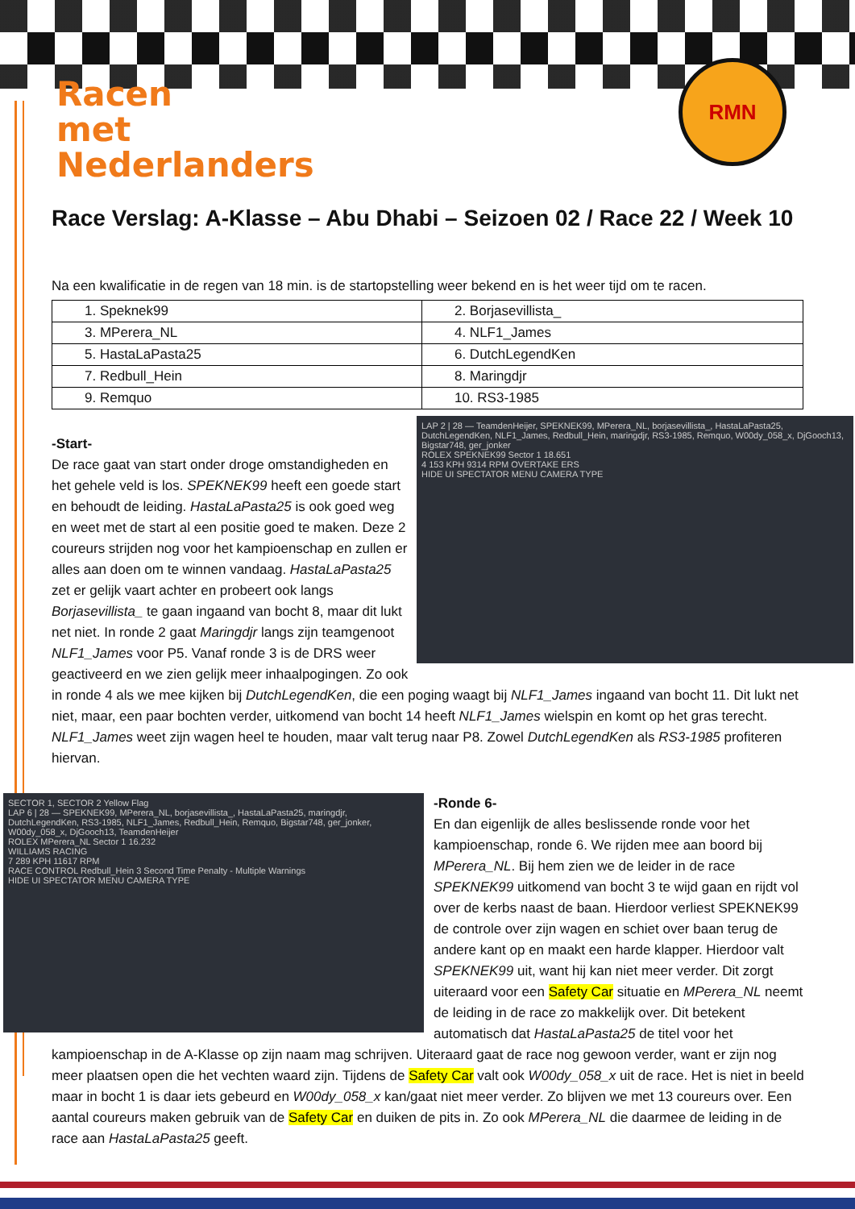Racen
met
Nederlanders
RMN
Race Verslag: A-Klasse – Abu Dhabi – Seizoen 02 / Race 22 / Week 10
Na een kwalificatie in de regen van 18 min. is de startopstelling weer bekend en is het weer tijd om te racen.
| 1. Speknek99 | 2. Borjasevillista_ |
| 3. MPerera_NL | 4. NLF1_James |
| 5. HastaLaPasta25 | 6. DutchLegendKen |
| 7. Redbull_Hein | 8. Maringdjr |
| 9. Remquo | 10. RS3-1985 |
LAP 2 | 28 — TeamdenHeijer, SPEKNEK99, MPerera_NL, borjasevillista_, HastaLaPasta25, DutchLegendKen, NLF1_James, Redbull_Hein, maringdjr, RS3-1985, Remquo, W00dy_058_x, DjGooch13, Bigstar748, ger_jonker
ROLEX SPEKNEK99 Sector 1 18.651
4 153 KPH 9314 RPM OVERTAKE ERS
HIDE UI SPECTATOR MENU CAMERA TYPE
-Start-
De race gaat van start onder droge omstandigheden en het gehele veld is los. SPEKNEK99 heeft een goede start en behoudt de leiding. HastaLaPasta25 is ook goed weg en weet met de start al een positie goed te maken. Deze 2 coureurs strijden nog voor het kampioenschap en zullen er alles aan doen om te winnen vandaag. HastaLaPasta25 zet er gelijk vaart achter en probeert ook langs Borjasevillista_ te gaan ingaand van bocht 8, maar dit lukt net niet. In ronde 2 gaat Maringdjr langs zijn teamgenoot NLF1_James voor P5. Vanaf ronde 3 is de DRS weer geactiveerd en we zien gelijk meer inhaalpogingen. Zo ook in ronde 4 als we mee kijken bij DutchLegendKen, die een poging waagt bij NLF1_James ingaand van bocht 11. Dit lukt net niet, maar, een paar bochten verder, uitkomend van bocht 14 heeft NLF1_James wielspin en komt op het gras terecht. NLF1_James weet zijn wagen heel te houden, maar valt terug naar P8. Zowel DutchLegendKen als RS3-1985 profiteren hiervan.
SECTOR 1, SECTOR 2 Yellow Flag
LAP 6 | 28 — SPEKNEK99, MPerera_NL, borjasevillista_, HastaLaPasta25, maringdjr, DutchLegendKen, RS3-1985, NLF1_James, Redbull_Hein, Remquo, Bigstar748, ger_jonker, W00dy_058_x, DjGooch13, TeamdenHeijer
ROLEX MPerera_NL Sector 1 16.232
WILLIAMS RACING
7 289 KPH 11617 RPM
RACE CONTROL Redbull_Hein 3 Second Time Penalty - Multiple Warnings
HIDE UI SPECTATOR MENU CAMERA TYPE
-Ronde 6-
En dan eigenlijk de alles beslissende ronde voor het kampioenschap, ronde 6. We rijden mee aan boord bij MPerera_NL. Bij hem zien we de leider in de race SPEKNEK99 uitkomend van bocht 3 te wijd gaan en rijdt vol over de kerbs naast de baan. Hierdoor verliest SPEKNEK99 de controle over zijn wagen en schiet over baan terug de andere kant op en maakt een harde klapper. Hierdoor valt SPEKNEK99 uit, want hij kan niet meer verder. Dit zorgt uiteraard voor een Safety Car situatie en MPerera_NL neemt de leiding in de race zo makkelijk over. Dit betekent automatisch dat HastaLaPasta25 de titel voor het kampioenschap in de A-Klasse op zijn naam mag schrijven. Uiteraard gaat de race nog gewoon verder, want er zijn nog meer plaatsen open die het vechten waard zijn. Tijdens de Safety Car valt ook W00dy_058_x uit de race. Het is niet in beeld maar in bocht 1 is daar iets gebeurd en W00dy_058_x kan/gaat niet meer verder. Zo blijven we met 13 coureurs over. Een aantal coureurs maken gebruik van de Safety Car en duiken de pits in. Zo ook MPerera_NL die daarmee de leiding in de race aan HastaLaPasta25 geeft.